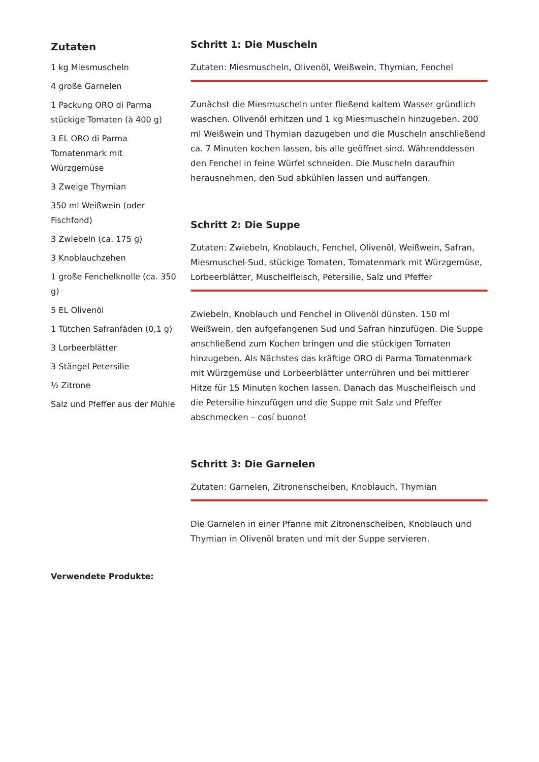Zutaten
1 kg Miesmuscheln
4 große Garnelen
1 Packung ORO di Parma stückige Tomaten (à 400 g)
3 EL ORO di Parma Tomatenmark mit Würzgemüse
3 Zweige Thymian
350 ml Weißwein (oder Fischfond)
3 Zwiebeln (ca. 175 g)
3 Knoblauchzehen
1 große Fenchelknolle (ca. 350 g)
5 EL Olivenöl
1 Tütchen Safranfäden (0,1 g)
3 Lorbeerblätter
3 Stängel Petersilie
½ Zitrone
Salz und Pfeffer aus der Mühle
Schritt 1: Die Muscheln
Zutaten: Miesmuscheln, Olivenöl, Weißwein, Thymian, Fenchel
Zunächst die Miesmuscheln unter fließend kaltem Wasser gründlich waschen. Olivenöl erhitzen und 1 kg Miesmuscheln hinzugeben. 200 ml Weißwein und Thymian dazugeben und die Muscheln anschließend ca. 7 Minuten kochen lassen, bis alle geöffnet sind. Währenddessen den Fenchel in feine Würfel schneiden. Die Muscheln daraufhin herausnehmen, den Sud abkühlen lassen und auffangen.
Schritt 2: Die Suppe
Zutaten: Zwiebeln, Knoblauch, Fenchel, Olivenöl, Weißwein, Safran, Miesmuschel-Sud, stückige Tomaten, Tomatenmark mit Würzgemüse, Lorbeerblätter, Muschelfleisch, Petersilie, Salz und Pfeffer
Zwiebeln, Knoblauch und Fenchel in Olivenöl dünsten. 150 ml Weißwein, den aufgefangenen Sud und Safran hinzufügen. Die Suppe anschließend zum Kochen bringen und die stückigen Tomaten hinzugeben. Als Nächstes das kräftige ORO di Parma Tomatenmark mit Würzgemüse und Lorbeerblätter unterrühren und bei mittlerer Hitze für 15 Minuten kochen lassen. Danach das Muschelfleisch und die Petersilie hinzufügen und die Suppe mit Salz und Pfeffer abschmecken – cosí buono!
Schritt 3: Die Garnelen
Zutaten: Garnelen, Zitronenscheiben, Knoblauch, Thymian
Die Garnelen in einer Pfanne mit Zitronenscheiben, Knoblauch und Thymian in Olivenöl braten und mit der Suppe servieren.
Verwendete Produkte: